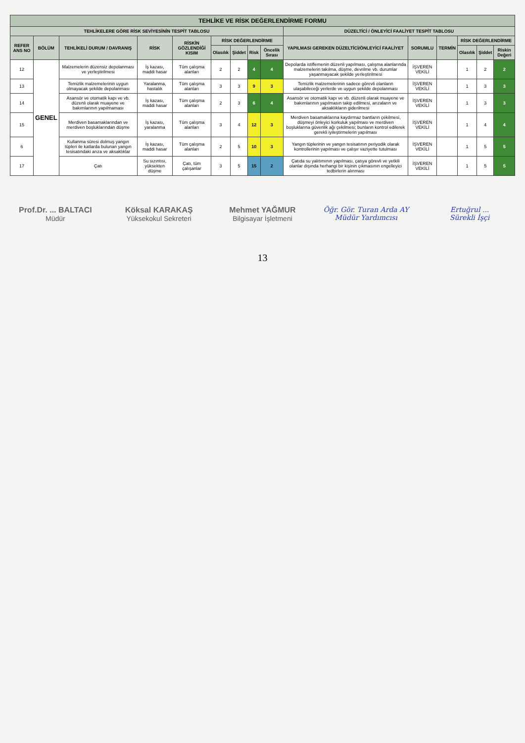| TEHLİKE VE RİSK DEĞERLENDİRME FORMU | | | | | | | | | | | | | | |
| --- | --- | --- | --- | --- | --- | --- | --- | --- | --- | --- | --- | --- | --- | --- |
| TEHLİKELERE GÖRE RİSK SEVİYESİNİN TESPİT TABLOSU | | | | | | | | | DÜZELTİCİ / ÖNLEYİCİ FAALİYET TESPİT TABLOSU | | | | | |
| REFER ANS NO | BÖLÜM | TEHLİKELİ DURUM / DAVRANIŞ | RİSK | RİSKİN GÖZLENDİĞİ KISIM | RİSK DEĞERLENDİRME | | | | YAPILMASI GEREKEN DÜZELTİCİ/ÖNLEYİCİ FAALİYET | SORUMLU | TERMİN | RİSK DEĞERLENDİRME | | |
| | | | | | Olasılık | Şiddet | Risk | Öncelik Sırası | | | | Olasılık | Şiddet | Riskin Değeri |
| 12 | GENEL | Malzemelerin düzensiz depolanması ve yerleştirilmesi | İş kazası, maddi hasar | Tüm çalışma alanları | 2 | 2 | 4 | 4 | Depolarda istiflemenin düzenli yapılması, çalışma alanlarında malzemelerin takılma, düşme, devrilme vb. durumlar yaşanmayacak şekilde yerleştirilmesi | İŞVEREN VEKİLİ | | 1 | 2 | 2 |
| 13 | | Temizlik malzemelerinin uygun olmayacak şekilde depolanması | Yaralanma, hastalık | Tüm çalışma alanları | 3 | 3 | 9 | 3 | Temizlik malzemelerinin sadece görevli olanların ulaşabileceği yerlerde ve uygun şekilde depolanması | İŞVEREN VEKİLİ | | 1 | 3 | 3 |
| 14 | | Asansör ve otomatik kapı ve vb. düzenli olarak muayene ve bakımlarının yapılmaması | İş kazası, maddi hasar | Tüm çalışma alanları | 2 | 3 | 6 | 4 | Asansör ve otomatik kapı ve vb. düzenli olarak muayene ve bakımlarının yapılmasın takip edilmesi, arızaların ve aksaklıkların giderilmesi | İŞVEREN VEKİLİ | | 1 | 3 | 3 |
| 15 | | Merdiven basamaklarından ve merdiven boşluklarından düşme | İş kazası, yaralanma | Tüm çalışma alanları | 3 | 4 | 12 | 3 | Merdiven basamaklarına kaydırmaz bantların çekilmesi, düşmeyi önleyici korkuluk yapılması ve merdiven boşluklarına güvenlik ağı çekilmesi; bunların kontrol edilerek gerekli iyileştirmelerin yapılması | İŞVEREN VEKİLİ | | 1 | 4 | 4 |
| 6 | | Kullanma süresi dolmuş yangın tüpleri ile katlarda bulunan yangın tesisatındaki arıza ve aksaklıklar | İş kazası, maddi hasar | Tüm çalışma alanları | 2 | 5 | 10 | 3 | Yangın tüplerinin ve yangın tesisatının periyodik olarak kontrollerinin yapılması ve çalışır vaziyette tutulması | İŞVEREN VEKİLİ | | 1 | 5 | 5 |
| 17 | | Çatı | Su sızıntısı, yüksekten düşme | Çatı, tüm çalışanlar | 3 | 5 | 15 | 2 | Çatıda su yalıtımının yapılması, çatıya görevli ve yetkili olanlar dışında herhangi bir kişinin çıkmasının engelleyici tedbirlerin alınması | İŞVEREN VEKİLİ | | 1 | 5 | 5 |
Prof.Dr. ... BALTACI
Müdür
Köksal KARAKAŞ
Yüksekokul Sekreteri
Mehmet YAĞMUR
Bilgisayar İşletmeni
Öğr. Gör. Turan Arda AY
Müdür Yardımcısı
Ertuğrul ...
Sürekli İşçi
13